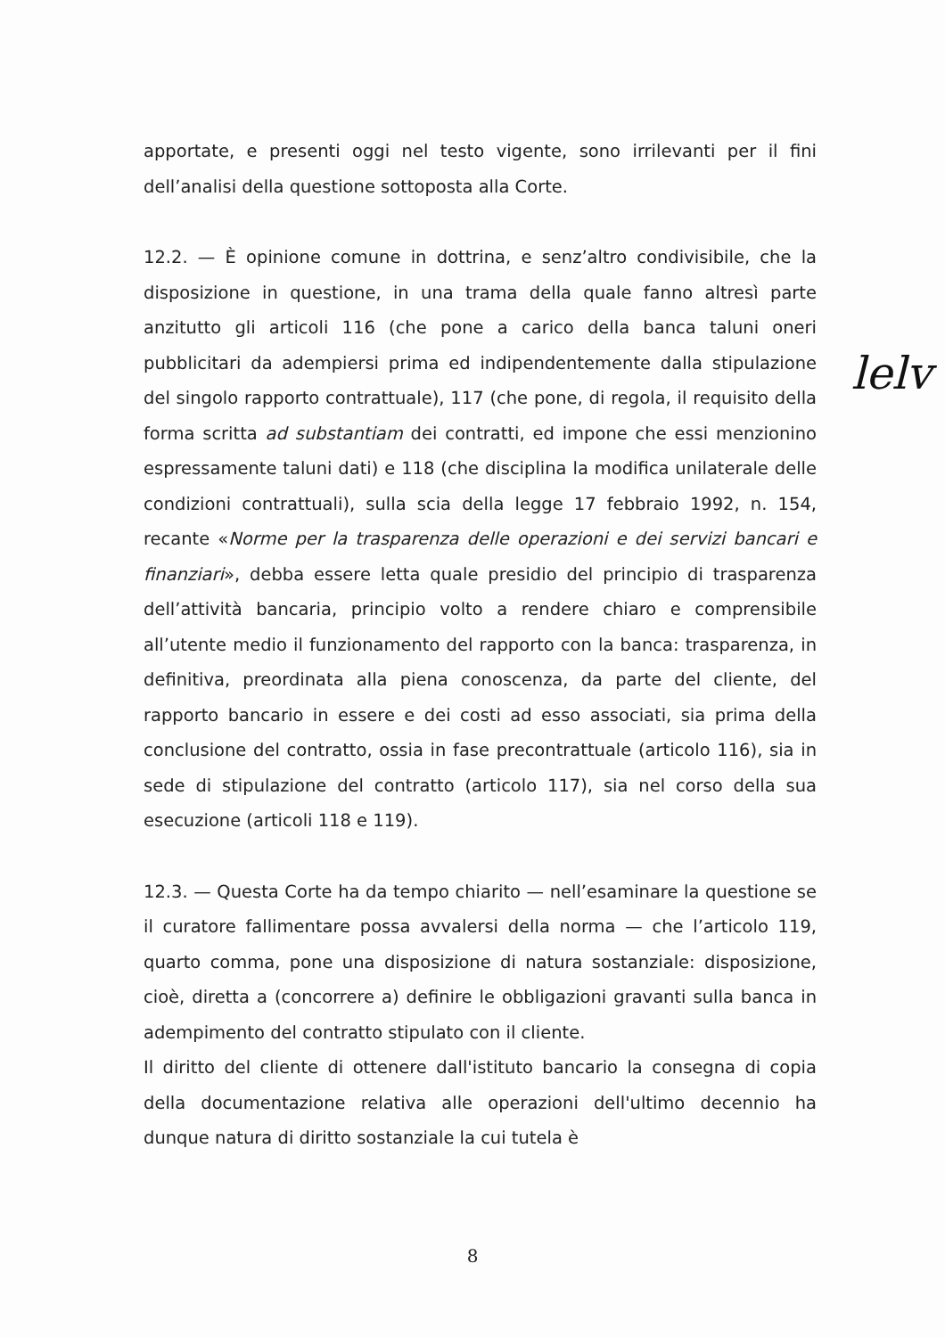apportate, e presenti oggi nel testo vigente, sono irrilevanti per il fini dell’analisi della questione sottoposta alla Corte.
12.2. — È opinione comune in dottrina, e senz’altro condivisibile, che la disposizione in questione, in una trama della quale fanno altresì parte anzitutto gli articoli 116 (che pone a carico della banca taluni oneri pubblicitari da adempiersi prima ed indipendentemente dalla stipulazione del singolo rapporto contrattuale), 117 (che pone, di regola, il requisito della forma scritta ad substantiam dei contratti, ed impone che essi menzionino espressamente taluni dati) e 118 (che disciplina la modifica unilaterale delle condizioni contrattuali), sulla scia della legge 17 febbraio 1992, n. 154, recante «Norme per la trasparenza delle operazioni e dei servizi bancari e finanziari», debba essere letta quale presidio del principio di trasparenza dell’attività bancaria, principio volto a rendere chiaro e comprensibile all’utente medio il funzionamento del rapporto con la banca: trasparenza, in definitiva, preordinata alla piena conoscenza, da parte del cliente, del rapporto bancario in essere e dei costi ad esso associati, sia prima della conclusione del contratto, ossia in fase precontrattuale (articolo 116), sia in sede di stipulazione del contratto (articolo 117), sia nel corso della sua esecuzione (articoli 118 e 119).
12.3. — Questa Corte ha da tempo chiarito — nell’esaminare la questione se il curatore fallimentare possa avvalersi della norma — che l’articolo 119, quarto comma, pone una disposizione di natura sostanziale: disposizione, cioè, diretta a (concorrere a) definire le obbligazioni gravanti sulla banca in adempimento del contratto stipulato con il cliente.
Il diritto del cliente di ottenere dall'istituto bancario la consegna di copia della documentazione relativa alle operazioni dell'ultimo decennio ha dunque natura di diritto sostanziale la cui tutela è
lelv
8